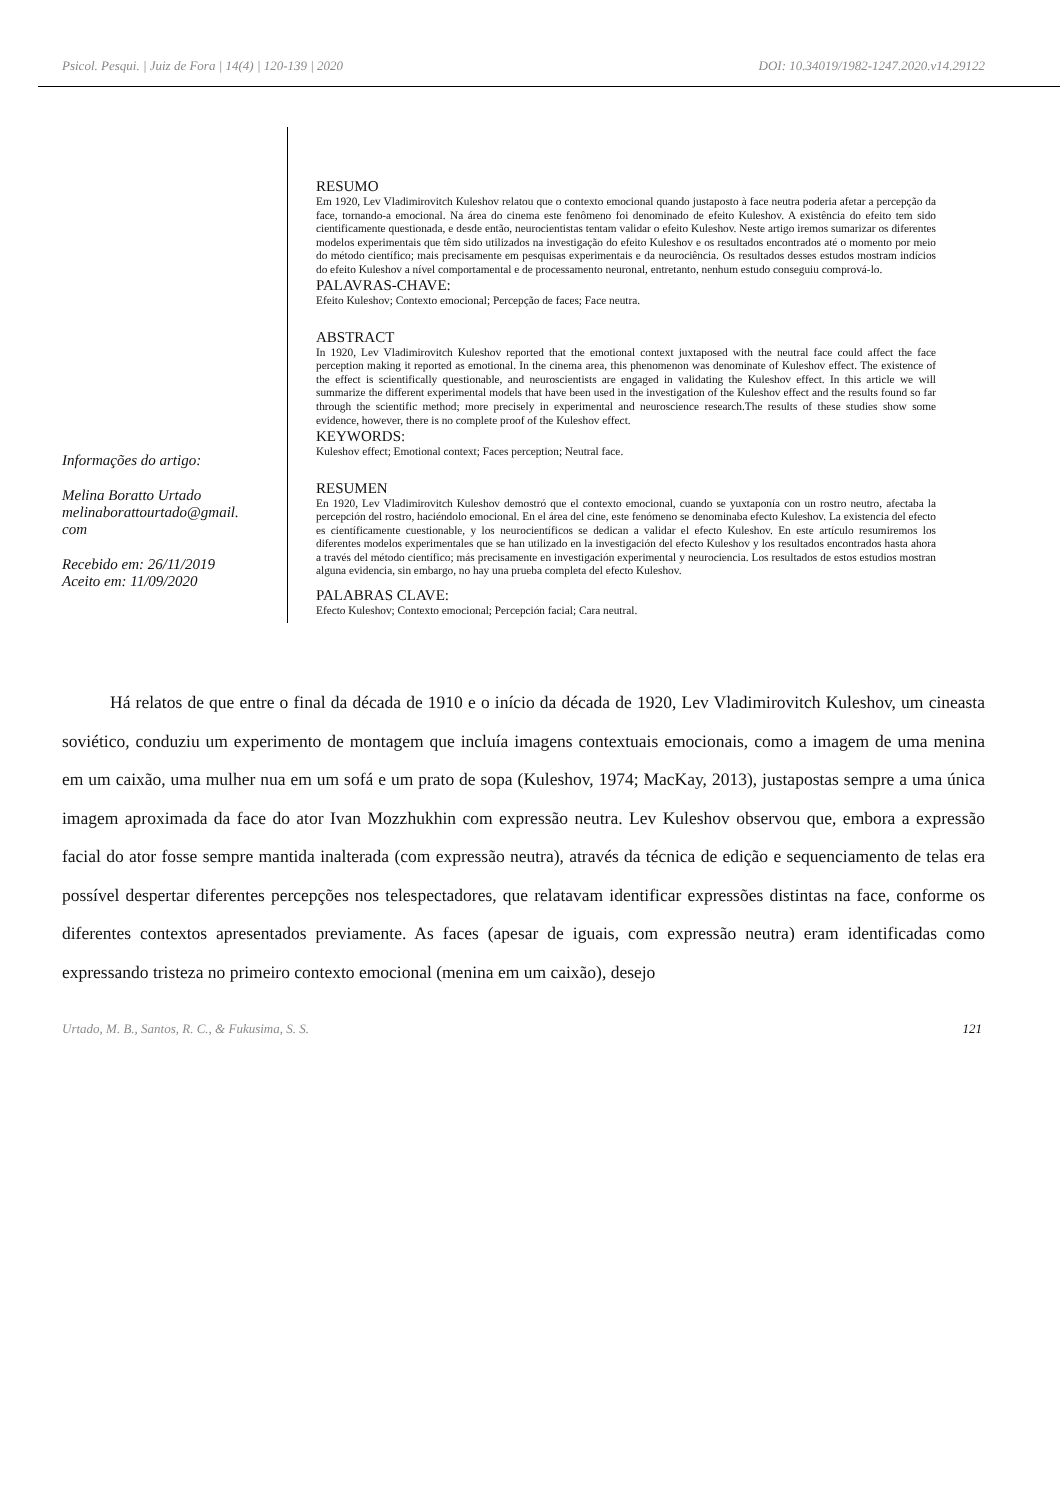Psicol. Pesqui. | Juiz de Fora | 14(4) | 120-139 | 2020 DOI: 10.34019/1982-1247.2020.v14.29122
Informações do artigo:
Melina Boratto Urtado
melinaborattourtado@gmail.
com
Recebido em: 26/11/2019
Aceito em: 11/09/2020
RESUMO
Em 1920, Lev Vladimirovitch Kuleshov relatou que o contexto emocional quando justaposto à face neutra poderia afetar a percepção da face, tornando-a emocional. Na área do cinema este fenômeno foi denominado de efeito Kuleshov. A existência do efeito tem sido cientificamente questionada, e desde então, neurocientistas tentam validar o efeito Kuleshov. Neste artigo iremos sumarizar os diferentes modelos experimentais que têm sido utilizados na investigação do efeito Kuleshov e os resultados encontrados até o momento por meio do método científico; mais precisamente em pesquisas experimentais e da neurociência. Os resultados desses estudos mostram indícios do efeito Kuleshov a nível comportamental e de processamento neuronal, entretanto, nenhum estudo conseguiu comprová-lo.
PALAVRAS-CHAVE:
Efeito Kuleshov; Contexto emocional; Percepção de faces; Face neutra.
ABSTRACT
In 1920, Lev Vladimirovitch Kuleshov reported that the emotional context juxtaposed with the neutral face could affect the face perception making it reported as emotional. In the cinema area, this phenomenon was denominate of Kuleshov effect. The existence of the effect is scientifically questionable, and neuroscientists are engaged in validating the Kuleshov effect. In this article we will summarize the different experimental models that have been used in the investigation of the Kuleshov effect and the results found so far through the scientific method; more precisely in experimental and neuroscience research.The results of these studies show some evidence, however, there is no complete proof of the Kuleshov effect.
KEYWORDS:
Kuleshov effect; Emotional context; Faces perception; Neutral face.
RESUMEN
En 1920, Lev Vladimirovitch Kuleshov demostró que el contexto emocional, cuando se yuxtaponía con un rostro neutro, afectaba la percepción del rostro, haciéndolo emocional. En el área del cine, este fenómeno se denominaba efecto Kuleshov. La existencia del efecto es científicamente cuestionable, y los neurocientíficos se dedican a validar el efecto Kuleshov. En este artículo resumiremos los diferentes modelos experimentales que se han utilizado en la investigación del efecto Kuleshov y los resultados encontrados hasta ahora a través del método científico; más precisamente en investigación experimental y neurociencia. Los resultados de estos estudios mostran alguna evidencia, sin embargo, no hay una prueba completa del efecto Kuleshov.
PALABRAS CLAVE:
Efecto Kuleshov; Contexto emocional; Percepción facial; Cara neutral.
Há relatos de que entre o final da década de 1910 e o início da década de 1920, Lev Vladimirovitch Kuleshov, um cineasta soviético, conduziu um experimento de montagem que incluía imagens contextuais emocionais, como a imagem de uma menina em um caixão, uma mulher nua em um sofá e um prato de sopa (Kuleshov, 1974; MacKay, 2013), justapostas sempre a uma única imagem aproximada da face do ator Ivan Mozzhukhin com expressão neutra. Lev Kuleshov observou que, embora a expressão facial do ator fosse sempre mantida inalterada (com expressão neutra), através da técnica de edição e sequenciamento de telas era possível despertar diferentes percepções nos telespectadores, que relatavam identificar expressões distintas na face, conforme os diferentes contextos apresentados previamente. As faces (apesar de iguais, com expressão neutra) eram identificadas como expressando tristeza no primeiro contexto emocional (menina em um caixão), desejo
Urtado, M. B., Santos, R. C., & Fukusima, S. S. 121